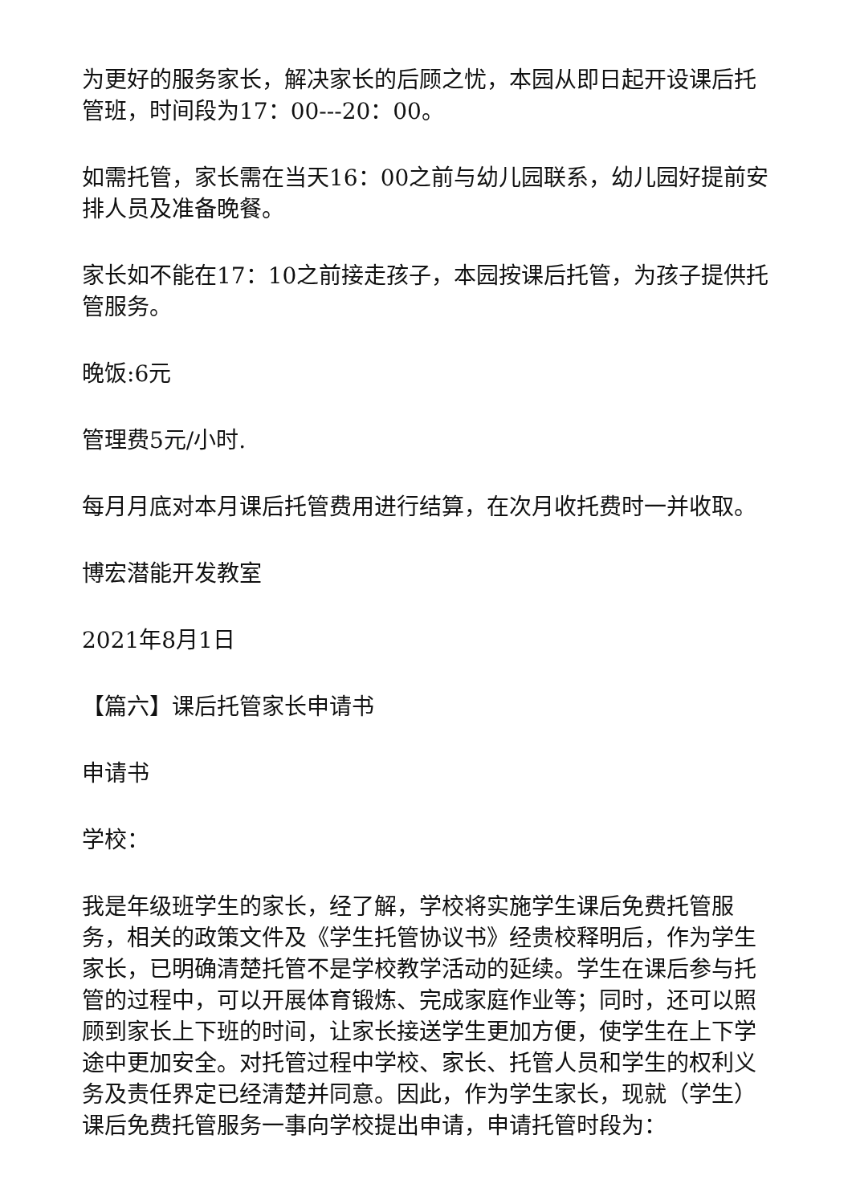为更好的服务家长，解决家长的后顾之忧，本园从即日起开设课后托管班，时间段为17：00---20：00。
如需托管，家长需在当天16：00之前与幼儿园联系，幼儿园好提前安排人员及准备晚餐。
家长如不能在17：10之前接走孩子，本园按课后托管，为孩子提供托管服务。
晚饭:6元
管理费5元/小时.
每月月底对本月课后托管费用进行结算，在次月收托费时一并收取。
博宏潜能开发教室
2021年8月1日
【篇六】课后托管家长申请书
申请书
学校：
我是年级班学生的家长，经了解，学校将实施学生课后免费托管服务，相关的政策文件及《学生托管协议书》经贵校释明后，作为学生家长，已明确清楚托管不是学校教学活动的延续。学生在课后参与托管的过程中，可以开展体育锻炼、完成家庭作业等；同时，还可以照顾到家长上下班的时间，让家长接送学生更加方便，使学生在上下学途中更加安全。对托管过程中学校、家长、托管人员和学生的权利义务及责任界定已经清楚并同意。因此，作为学生家长，现就（学生）课后免费托管服务一事向学校提出申请，申请托管时段为：